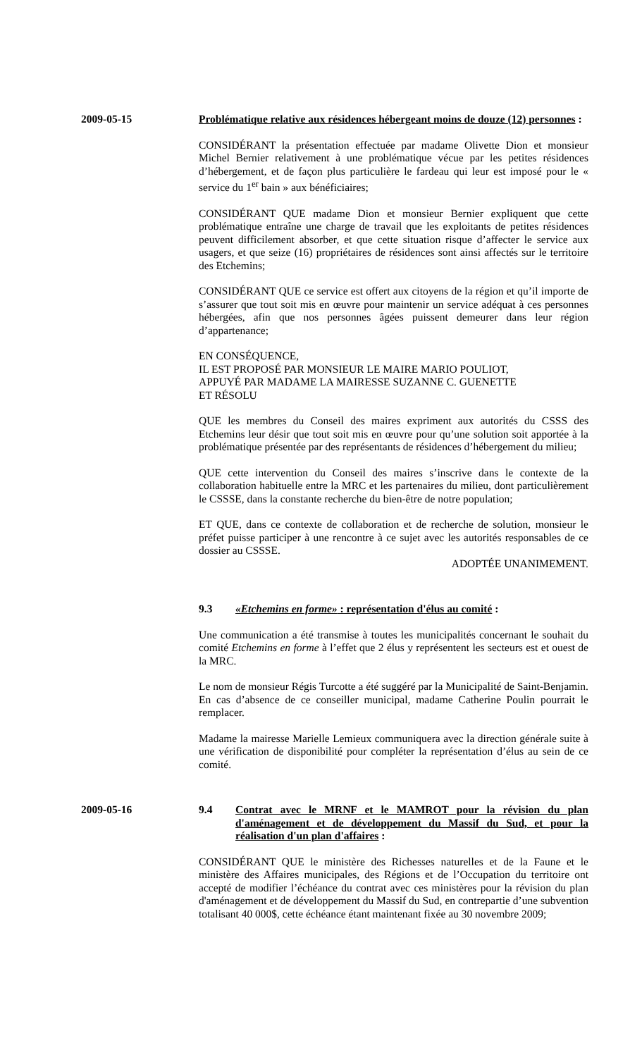2009-05-15 Problématique relative aux résidences hébergeant moins de douze (12) personnes :
CONSIDÉRANT la présentation effectuée par madame Olivette Dion et monsieur Michel Bernier relativement à une problématique vécue par les petites résidences d’hébergement, et de façon plus particulière le fardeau qui leur est imposé pour le « service du 1<sup>er</sup> bain » aux bénéficiaires;
CONSIDÉRANT QUE madame Dion et monsieur Bernier expliquent que cette problématique entraîne une charge de travail que les exploitants de petites résidences peuvent difficilement absorber, et que cette situation risque d’affecter le service aux usagers, et que seize (16) propriétaires de résidences sont ainsi affectés sur le territoire des Etchemins;
CONSIDÉRANT QUE ce service est offert aux citoyens de la région et qu’il importe de s’assurer que tout soit mis en œuvre pour maintenir un service adéquat à ces personnes hébergées, afin que nos personnes âgées puissent demeurer dans leur région d’appartenance;
EN CONSÉQUENCE,
IL EST PROPOSÉ PAR MONSIEUR LE MAIRE MARIO POULIOT,
APPUYÉ PAR MADAME LA MAIRESSE SUZANNE C. GUENETTE
ET RÉSOLU
QUE les membres du Conseil des maires expriment aux autorités du CSSS des Etchemins leur désir que tout soit mis en œuvre pour qu’une solution soit apportée à la problématique présentée par des représentants de résidences d’hébergement du milieu;
QUE cette intervention du Conseil des maires s’inscrive dans le contexte de la collaboration habituelle entre la MRC et les partenaires du milieu, dont particulièrement le CSSSE, dans la constante recherche du bien-être de notre population;
ET QUE, dans ce contexte de collaboration et de recherche de solution, monsieur le préfet puisse participer à une rencontre à ce sujet avec les autorités responsables de ce dossier au CSSSE.
ADOPTÉE UNANIMEMENT.
9.3 «Etchemins en forme» : représentation d'élus au comité :
Une communication a été transmise à toutes les municipalités concernant le souhait du comité Etchemins en forme à l’effet que 2 élus y représentent les secteurs est et ouest de la MRC.
Le nom de monsieur Régis Turcotte a été suggéré par la Municipalité de Saint-Benjamin. En cas d’absence de ce conseiller municipal, madame Catherine Poulin pourrait le remplacer.
Madame la mairesse Marielle Lemieux communiquera avec la direction générale suite à une vérification de disponibilité pour compléter la représentation d’élus au sein de ce comité.
2009-05-16 9.4 Contrat avec le MRNF et le MAMROT pour la révision du plan d'aménagement et de développement du Massif du Sud, et pour la réalisation d'un plan d'affaires :
CONSIDÉRANT QUE le ministère des Richesses naturelles et de la Faune et le ministère des Affaires municipales, des Régions et de l’Occupation du territoire ont accepté de modifier l’échéance du contrat avec ces ministères pour la révision du plan d'aménagement et de développement du Massif du Sud, en contrepartie d’une subvention totalisant 40 000$, cette échéance étant maintenant fixée au 30 novembre 2009;